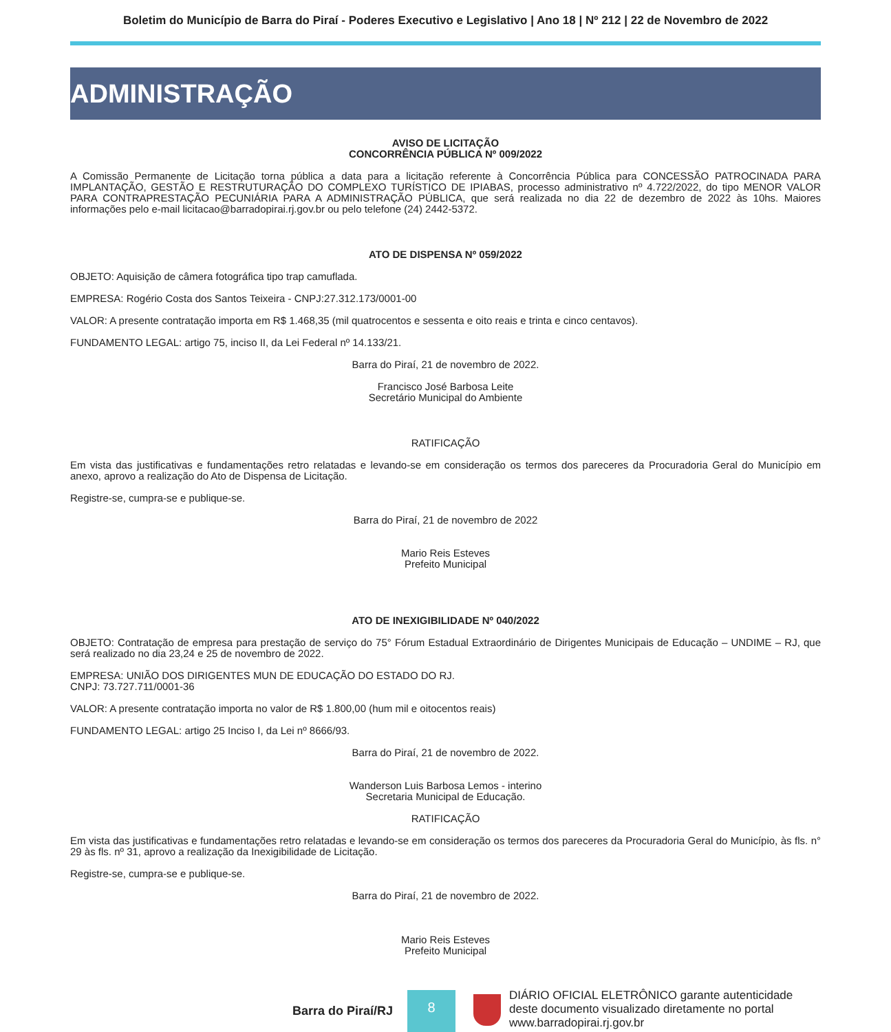Boletim do Município de Barra do Piraí - Poderes Executivo e Legislativo | Ano 18 | Nº 212 | 22 de Novembro de 2022
ADMINISTRAÇÃO
AVISO DE LICITAÇÃO
CONCORRÊNCIA PÚBLICA Nº 009/2022
A Comissão Permanente de Licitação torna pública a data para a licitação referente à Concorrência Pública para CONCESSÃO PATROCINADA PARA IMPLANTAÇÃO, GESTÃO E RESTRUTURAÇÃO DO COMPLEXO TURÍSTICO DE IPIABAS, processo administrativo nº 4.722/2022, do tipo MENOR VALOR PARA CONTRAPRESTAÇÃO PECUNIÁRIA PARA A ADMINISTRAÇÃO PÚBLICA, que será realizada no dia 22 de dezembro de 2022 às 10hs. Maiores informações pelo e-mail licitacao@barradopirai.rj.gov.br ou pelo telefone (24) 2442-5372.
ATO DE DISPENSA Nº 059/2022
OBJETO: Aquisição de câmera fotográfica tipo trap camuflada.
EMPRESA: Rogério Costa dos Santos Teixeira - CNPJ:27.312.173/0001-00
VALOR: A presente contratação importa em R$ 1.468,35 (mil quatrocentos e sessenta e oito reais e trinta e cinco centavos).
FUNDAMENTO LEGAL: artigo 75, inciso II, da Lei Federal nº 14.133/21.
Barra do Piraí, 21 de novembro de 2022.
Francisco José Barbosa Leite
Secretário Municipal do Ambiente
RATIFICAÇÃO
Em vista das justificativas e fundamentações retro relatadas e levando-se em consideração os termos dos pareceres da Procuradoria Geral do Município em anexo, aprovo a realização do Ato de Dispensa de Licitação.
Registre-se, cumpra-se e publique-se.
Barra do Piraí, 21 de novembro de 2022
Mario Reis Esteves
Prefeito Municipal
ATO DE INEXIGIBILIDADE Nº 040/2022
OBJETO: Contratação de empresa para prestação de serviço do 75° Fórum Estadual Extraordinário de Dirigentes Municipais de Educação – UNDIME – RJ, que será realizado no dia 23,24 e 25 de novembro de 2022.
EMPRESA: UNIÃO DOS DIRIGENTES MUN DE EDUCAÇÃO DO ESTADO DO RJ.
CNPJ: 73.727.711/0001-36
VALOR: A presente contratação importa no valor de R$ 1.800,00 (hum mil e oitocentos reais)
FUNDAMENTO LEGAL: artigo 25 Inciso I, da Lei nº 8666/93.
Barra do Piraí, 21 de novembro de 2022.
Wanderson Luis Barbosa Lemos - interino
Secretaria Municipal de Educação.
RATIFICAÇÃO
Em vista das justificativas e fundamentações retro relatadas e levando-se em consideração os termos dos pareceres da Procuradoria Geral do Município, às fls. n° 29 às fls. nº 31, aprovo a realização da Inexigibilidade de Licitação.
Registre-se, cumpra-se e publique-se.
Barra do Piraí, 21 de novembro de 2022.
Mario Reis Esteves
Prefeito Municipal
Barra do Piraí/RJ
8
DIÁRIO OFICIAL ELETRÔNICO garante autenticidade
deste documento visualizado diretamente no portal
www.barradopirai.rj.gov.br